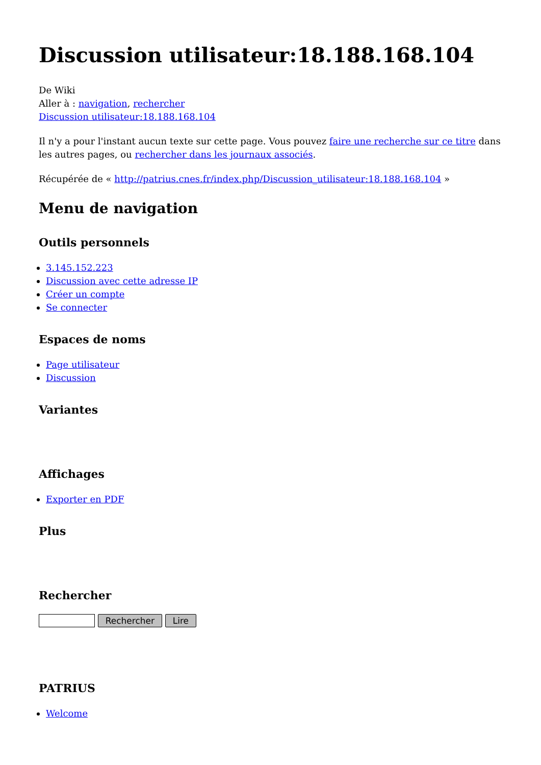Discussion utilisateur:18.188.168.104
De Wiki
Aller à : navigation, rechercher
Discussion utilisateur:18.188.168.104
Il n'y a pour l'instant aucun texte sur cette page. Vous pouvez faire une recherche sur ce titre dans les autres pages, ou rechercher dans les journaux associés.
Récupérée de « http://patrius.cnes.fr/index.php/Discussion_utilisateur:18.188.168.104 »
Menu de navigation
Outils personnels
3.145.152.223
Discussion avec cette adresse IP
Créer un compte
Se connecter
Espaces de noms
Page utilisateur
Discussion
Variantes
Affichages
Exporter en PDF
Plus
Rechercher
Rechercher Lire
PATRIUS
Welcome